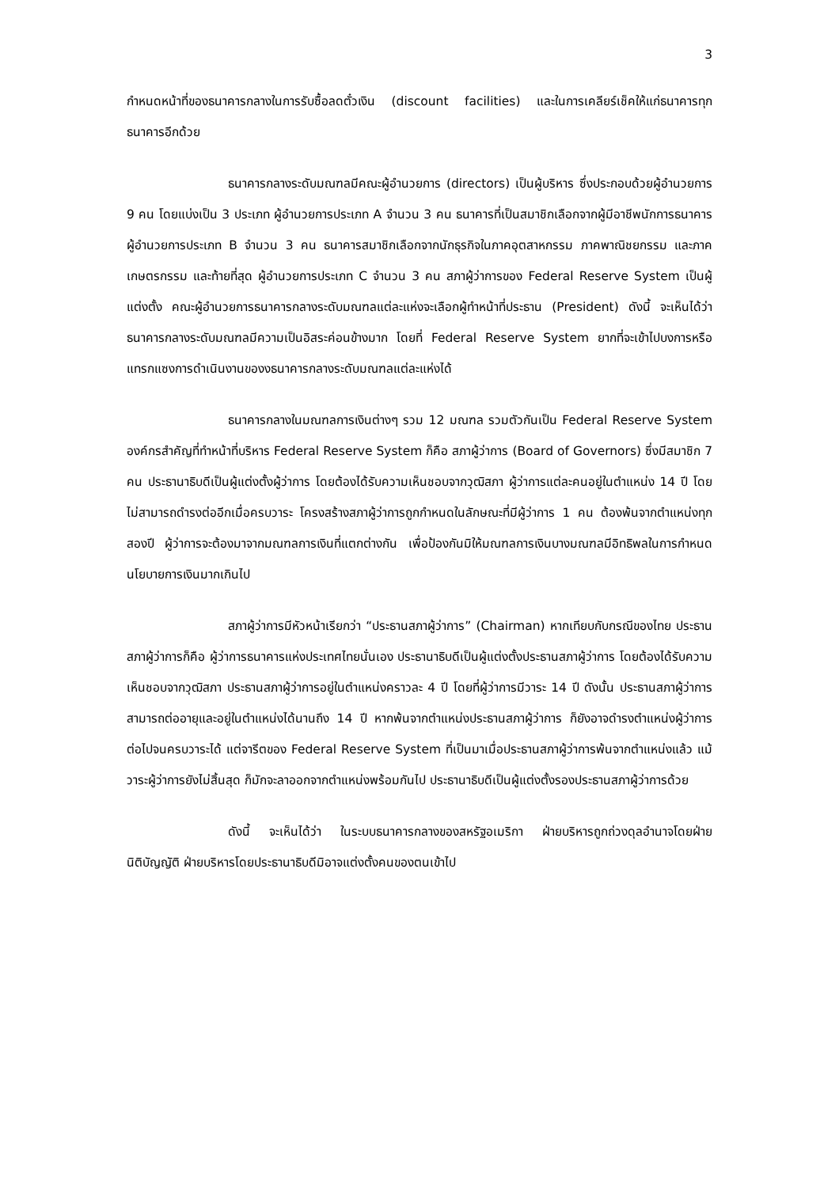3
กำหนดหน้าที่ของธนาคารกลางในการรับซื้อลดตั๋วเงิน (discount facilities) และในการเคลียร์เช็คให้แก่ธนาคารทุกธนาคารอีกด้วย
ธนาคารกลางระดับมณฑลมีคณะผู้อำนวยการ (directors) เป็นผู้บริหาร ซึ่งประกอบด้วยผู้อำนวยการ 9 คน โดยแบ่งเป็น 3 ประเภท ผู้อำนวยการประเภท A จำนวน 3 คน ธนาคารที่เป็นสมาชิกเลือกจากผู้มีอาชีพนักการธนาคาร ผู้อำนวยการประเภท B จำนวน 3 คน ธนาคารสมาชิกเลือกจากนักธุรกิจในภาคอุตสาหกรรม ภาคพาณิชยกรรม และภาคเกษตรกรรม และท้ายที่สุด ผู้อำนวยการประเภท C จำนวน 3 คน สภาผู้ว่าการของ Federal Reserve System เป็นผู้แต่งตั้ง คณะผู้อำนวยการธนาคารกลางระดับมณฑลแต่ละแห่งจะเลือกผู้ทำหน้าที่ประธาน (President) ดังนี้ จะเห็นได้ว่า ธนาคารกลางระดับมณฑลมีความเป็นอิสระค่อนข้างมาก โดยที่ Federal Reserve System ยากที่จะเข้าไปบงการหรือแทรกแซงการดำเนินงานของงธนาคารกลางระดับมณฑลแต่ละแห่งได้
ธนาคารกลางในมณฑลการเงินต่างๆ รวม 12 มณฑล รวมตัวกันเป็น Federal Reserve System องค์กรสำคัญที่ทำหน้าที่บริหาร Federal Reserve System ก็คือ สภาผู้ว่าการ (Board of Governors) ซึ่งมีสมาชิก 7 คน ประธานาธิบดีเป็นผู้แต่งตั้งผู้ว่าการ โดยต้องได้รับความเห็นชอบจากวุฒิสภา ผู้ว่าการแต่ละคนอยู่ในตำแหน่ง 14 ปี โดยไม่สามารถดำรงต่ออีกเมื่อครบวาระ โครงสร้างสภาผู้ว่าการถูกกำหนดในลักษณะที่มีผู้ว่าการ 1 คน ต้องพ้นจากตำแหน่งทุกสองปี ผู้ว่าการจะต้องมาจากมณฑลการเงินที่แตกต่างกัน เพื่อป้องกันมิให้มณฑลการเงินบางมณฑลมีอิทธิพลในการกำหนดนโยบายการเงินมากเกินไป
สภาผู้ว่าการมีหัวหน้าเรียกว่า “ประธานสภาผู้ว่าการ” (Chairman) หากเทียบกับกรณีของไทย ประธานสภาผู้ว่าการก็คือ ผู้ว่าการธนาคารแห่งประเทศไทยนั่นเอง ประธานาธิบดีเป็นผู้แต่งตั้งประธานสภาผู้ว่าการ โดยต้องได้รับความเห็นชอบจากวุฒิสภา ประธานสภาผู้ว่าการอยู่ในตำแหน่งคราวละ 4 ปี โดยที่ผู้ว่าการมีวาระ 14 ปี ดังนั้น ประธานสภาผู้ว่าการสามารถต่ออายุและอยู่ในตำแหน่งได้นานถึง 14 ปี หากพ้นจากตำแหน่งประธานสภาผู้ว่าการ ก็ยังอาจดำรงตำแหน่งผู้ว่าการต่อไปจนครบวาระได้ แต่จารีตของ Federal Reserve System ที่เป็นมาเมื่อประธานสภาผู้ว่าการพ้นจากตำแหน่งแล้ว แม้วาระผู้ว่าการยังไม่สิ้นสุด ก็มักจะลาออกจากตำแหน่งพร้อมกันไป ประธานาธิบดีเป็นผู้แต่งตั้งรองประธานสภาผู้ว่าการด้วย
ดังนี้ จะเห็นได้ว่า ในระบบธนาคารกลางของสหรัฐอเมริกา ฝ่ายบริหารถูกถ่วงดุลอำนาจโดยฝ่ายนิติบัญญัติ ฝ่ายบริหารโดยประธานาธิบดีมิอาจแต่งตั้งคนของตนเข้าไป